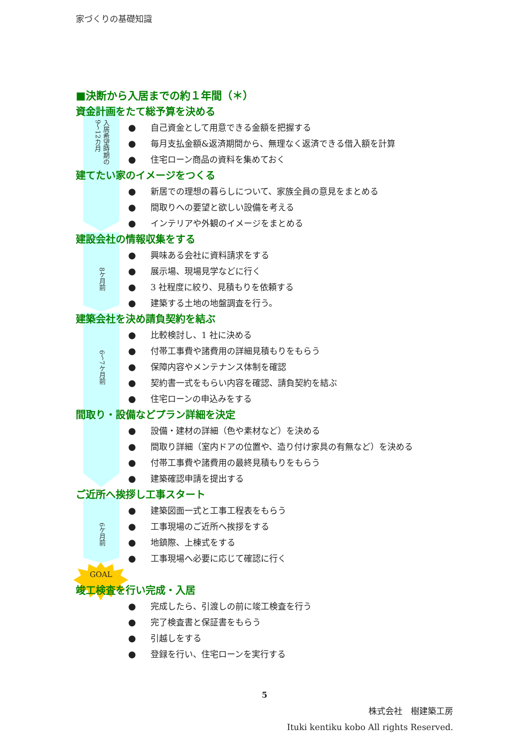家づくりの基礎知識
■決断から入居までの約１年間（＊）
資金計画をたて総予算を決める
入居希望時期の
9〜12カ月
● 自己資金として用意できる金額を把握する
● 毎月支払金額&返済期間から、無理なく返済できる借入額を計算
● 住宅ローン商品の資料を集めておく
建てたい家のイメージをつくる
● 新居での理想の暮らしについて、家族全員の意見をまとめる
● 間取りへの要望と欲しい設備を考える
● インテリアや外観のイメージをまとめる
建設会社の情報収集をする
8ケ月前
● 興味ある会社に資料請求をする
● 展示場、現場見学などに行く
● 3 社程度に絞り、見積もりを依頼する
● 建築する土地の地盤調査を行う。
建築会社を決め請負契約を結ぶ
6〜7ケ月前
● 比較検討し、1 社に決める
● 付帯工事費や諸費用の詳細見積もりをもらう
● 保障内容やメンテナンス体制を確認
● 契約書一式をもらい内容を確認、請負契約を結ぶ
● 住宅ローンの申込みをする
間取り・設備などプラン詳細を決定
● 設備・建材の詳細（色や素材など）を決める
● 間取り詳細（室内ドアの位置や、造り付け家具の有無など）を決める
● 付帯工事費や諸費用の最終見積もりをもらう
● 建築確認申請を提出する
ご近所へ挨拶し工事スタート
6ケ月前
● 建築図面一式と工事工程表をもらう
● 工事現場のご近所へ挨拶をする
● 地鎮際、上棟式をする
● 工事現場へ必要に応じて確認に行く
GOAL
竣工検査を行い完成・入居
● 完成したら、引渡しの前に竣工検査を行う
● 完了検査書と保証書をもらう
● 引越しをする
● 登録を行い、住宅ローンを実行する
5
株式会社　樹建築工房
Ituki kentiku kobo All rights Reserved.